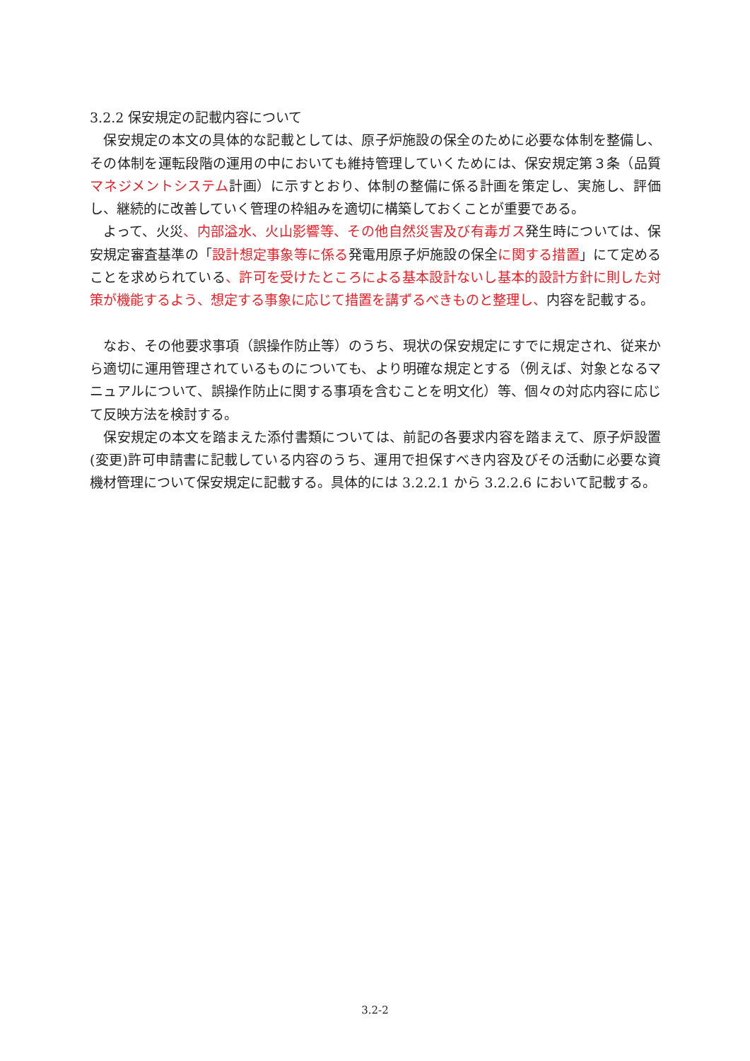3.2.2 保安規定の記載内容について
　保安規定の本文の具体的な記載としては、原子炉施設の保全のために必要な体制を整備し、その体制を運転段階の運用の中においても維持管理していくためには、保安規定第３条（品質マネジメントシステム計画）に示すとおり、体制の整備に係る計画を策定し、実施し、評価し、継続的に改善していく管理の枠組みを適切に構築しておくことが重要である。
　よって、火災、内部溢水、火山影響等、その他自然災害及び有毒ガス発生時については、保安規定審査基準の「設計想定事象等に係る発電用原子炉施設の保全に関する措置」にて定めることを求められている、許可を受けたところによる基本設計ないし基本的設計方針に則した対策が機能するよう、想定する事象に応じて措置を講ずるべきものと整理し、内容を記載する。
　なお、その他要求事項（誤操作防止等）のうち、現状の保安規定にすでに規定され、従来から適切に運用管理されているものについても、より明確な規定とする（例えば、対象となるマニュアルについて、誤操作防止に関する事項を含むことを明文化）等、個々の対応内容に応じて反映方法を検討する。
　保安規定の本文を踏まえた添付書類については、前記の各要求内容を踏まえて、原子炉設置(変更)許可申請書に記載している内容のうち、運用で担保すべき内容及びその活動に必要な資機材管理について保安規定に記載する。具体的には 3.2.2.1 から 3.2.2.6 において記載する。
3.2-2